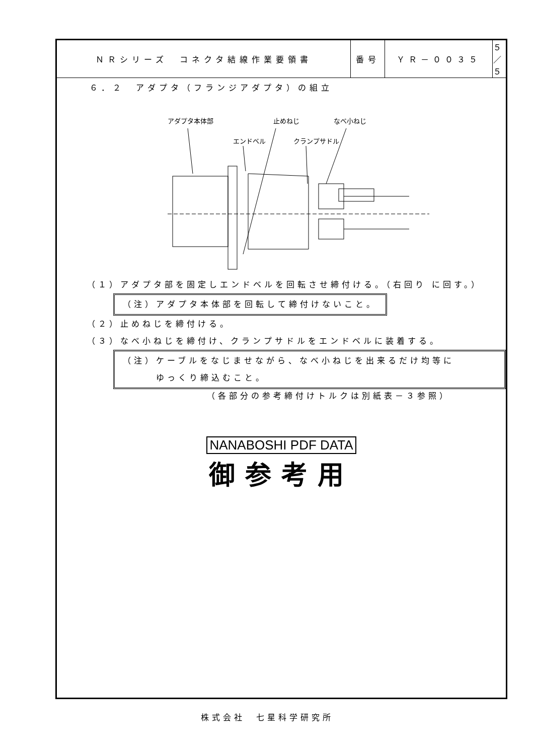| ＮＲシリーズ コネクタ結線作業要領書 | 番号 | ＹＲ－００３５ | ５／５ |
６．２　アダプタ（フランジアダプタ）の組立
アダプタ本体部
止めねじ
なべ小ねじ
エンドベル
クランプサドル
（１）アダプタ部を固定しエンドベルを回転させ締付ける。（右回り に回す。）
（注）アダプタ本体部を回転して締付けないこと。
（２）止めねじを締付ける。
（３）なべ小ねじを締付け、クランプサドルをエンドベルに装着する。
（注）ケーブルをなじませながら、なべ小ねじを出来るだけ均等に
　　　ゆっくり締込むこと。
（各部分の参考締付けトルクは別紙表－３参照）
NANABOSHI PDF DATA
御参考用
株式会社　七星科学研究所